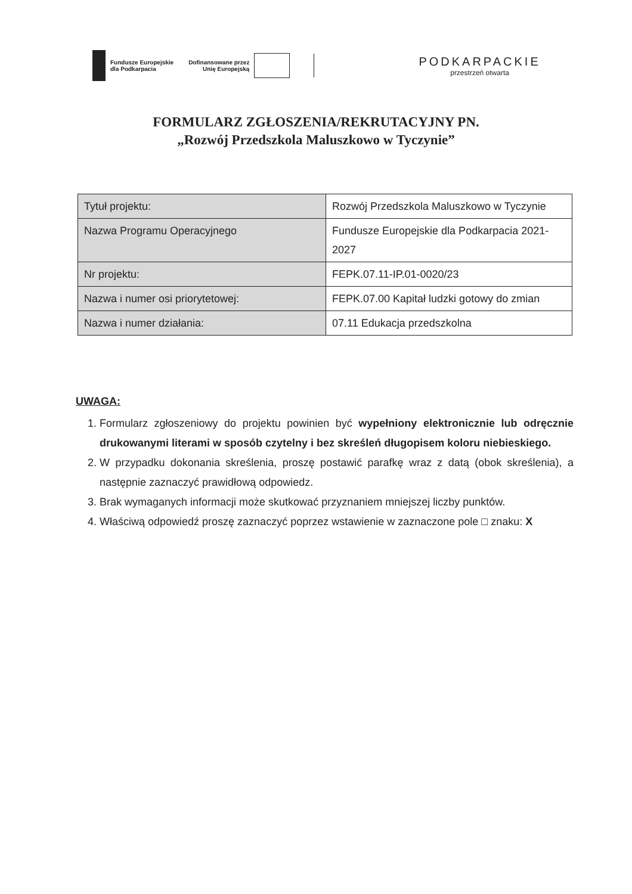Fundusze Europejskie
dla Podkarpacia
Dofinansowane przez
Unię Europejską
PODKARPACKIE
przestrzeń otwarta
FORMULARZ ZGŁOSZENIA/REKRUTACYJNY PN.
„Rozwój Przedszkola Maluszkowo w Tyczynie”
| Tytuł projektu: | Rozwój Przedszkola Maluszkowo w Tyczynie |
| Nazwa Programu Operacyjnego | Fundusze Europejskie dla Podkarpacia 2021-2027 |
| Nr projektu: | FEPK.07.11-IP.01-0020/23 |
| Nazwa i numer osi priorytetowej: | FEPK.07.00 Kapitał ludzki gotowy do zmian |
| Nazwa i numer działania: | 07.11 Edukacja przedszkolna |
UWAGA:
1. Formularz zgłoszeniowy do projektu powinien być wypełniony elektronicznie lub odręcznie drukowanymi literami w sposób czytelny i bez skreśleń długopisem koloru niebieskiego.
2. W przypadku dokonania skreślenia, proszę postawić parafkę wraz z datą (obok skreślenia), a następnie zaznaczyć prawidłową odpowiedz.
3. Brak wymaganych informacji może skutkować przyznaniem mniejszej liczby punktów.
4. Właściwą odpowiedź proszę zaznaczyć poprzez wstawienie w zaznaczone pole □ znaku: X